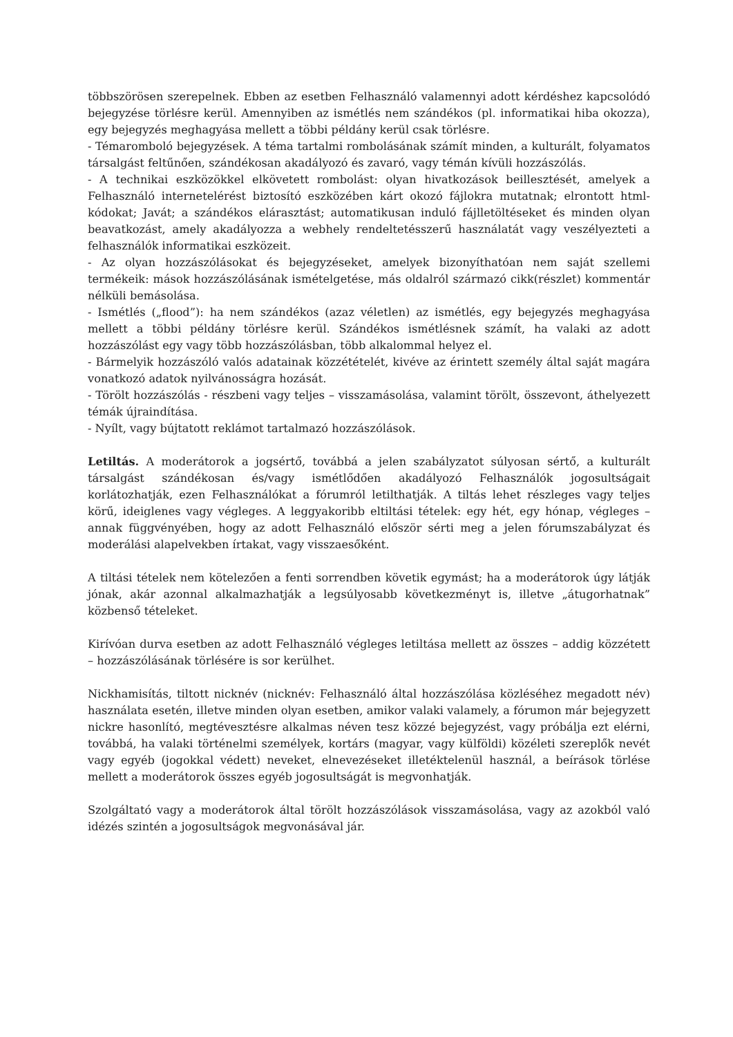többszörösen szerepelnek. Ebben az esetben Felhasználó valamennyi adott kérdéshez kapcsolódó bejegyzése törlésre kerül. Amennyiben az ismétlés nem szándékos (pl. informatikai hiba okozza), egy bejegyzés meghagyása mellett a többi példány kerül csak törlésre.
- Témaromboló bejegyzések. A téma tartalmi rombolásának számít minden, a kulturált, folyamatos társalgást feltűnően, szándékosan akadályozó és zavaró, vagy témán kívüli hozzászólás.
- A technikai eszközökkel elkövetett rombolást: olyan hivatkozások beillesztését, amelyek a Felhasználó internetelérést biztosító eszközében kárt okozó fájlokra mutatnak; elrontott html-kódokat; Javát; a szándékos elárasztást; automatikusan induló fájlletöltéseket és minden olyan beavatkozást, amely akadályozza a webhely rendeltetésszerű használatát vagy veszélyezteti a felhasználók informatikai eszközeit.
- Az olyan hozzászólásokat és bejegyzéseket, amelyek bizonyíthatóan nem saját szellemi termékeik: mások hozzászólásának ismételgetése, más oldalról származó cikk(részlet) kommentár nélküli bemásolása.
- Ismétlés („flood”): ha nem szándékos (azaz véletlen) az ismétlés, egy bejegyzés meghagyása mellett a többi példány törlésre kerül. Szándékos ismétlésnek számít, ha valaki az adott hozzászólást egy vagy több hozzászólásban, több alkalommal helyez el.
- Bármelyik hozzászóló valós adatainak közzétételét, kivéve az érintett személy által saját magára vonatkozó adatok nyilvánosságra hozását.
- Törölt hozzászólás - részbeni vagy teljes – visszamásolása, valamint törölt, összevont, áthelyezett témák újraindítása.
- Nyílt, vagy bújtatott reklámot tartalmazó hozzászólások.
Letiltás. A moderátorok a jogsértő, továbbá a jelen szabályzatot súlyosan sértő, a kulturált társalgást szándékosan és/vagy ismétlődően akadályozó Felhasználók jogosultságait korlátozhatják, ezen Felhasználókat a fórumról letilthatják. A tiltás lehet részleges vagy teljes körű, ideiglenes vagy végleges. A leggyakoribb eltiltási tételek: egy hét, egy hónap, végleges – annak függvényében, hogy az adott Felhasználó először sérti meg a jelen fórumszabályzat és moderálási alapelvekben írtakat, vagy visszaesőként.
A tiltási tételek nem kötelezően a fenti sorrendben követik egymást; ha a moderátorok úgy látják jónak, akár azonnal alkalmazhatják a legsúlyosabb következményt is, illetve „átugorhatnak” közbenső tételeket.
Kirívóan durva esetben az adott Felhasználó végleges letiltása mellett az összes – addig közzétett – hozzászólásának törlésére is sor kerülhet.
Nickhamisítás, tiltott nicknév (nicknév: Felhasználó által hozzászólása közléséhez megadott név) használata esetén, illetve minden olyan esetben, amikor valaki valamely, a fórumon már bejegyzett nickre hasonlító, megtévesztésre alkalmas néven tesz közzé bejegyzést, vagy próbálja ezt elérni, továbbá, ha valaki történelmi személyek, kortárs (magyar, vagy külföldi) közéleti szereplők nevét vagy egyéb (jogokkal védett) neveket, elnevezéseket illetéktelenül használ, a beírások törlése mellett a moderátorok összes egyéb jogosultságát is megvonhatják.
Szolgáltató vagy a moderátorok által törölt hozzászólások visszamásolása, vagy az azokból való idézés szintén a jogosultságok megvonásával jár.